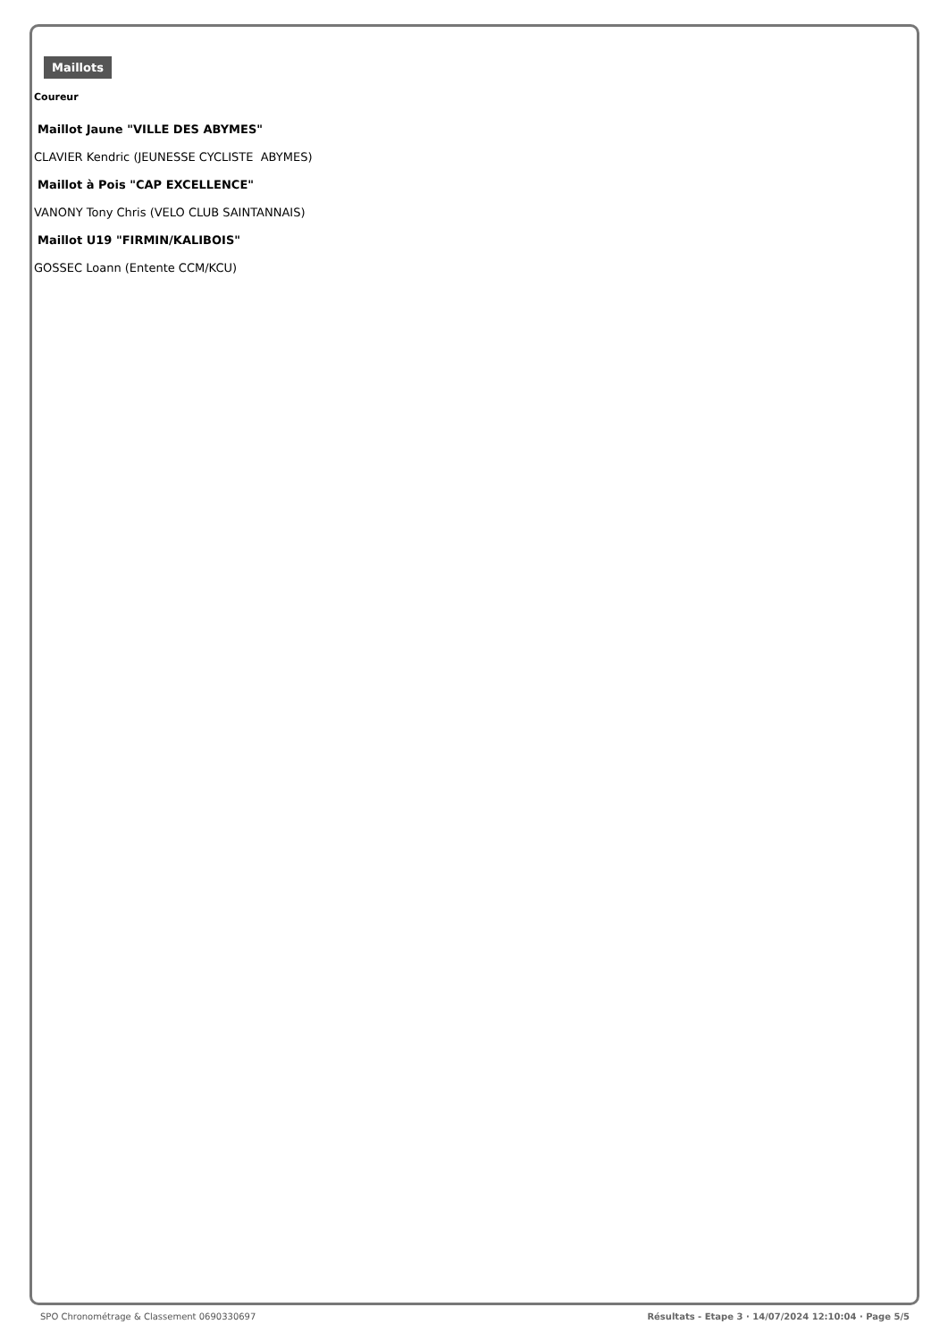Maillots
Coureur
| Maillot Jaune "VILLE DES ABYMES" |
| CLAVIER Kendric (JEUNESSE CYCLISTE ABYMES) |
| Maillot à Pois "CAP EXCELLENCE" |
| VANONY Tony Chris (VELO CLUB SAINTANNAIS) |
| Maillot U19 "FIRMIN/KALIBOIS" |
| GOSSEC Loann (Entente CCM/KCU) |
SPO Chronométrage & Classement 0690330697 Résultats - Etape 3 · 14/07/2024 12:10:04 · Page 5/5